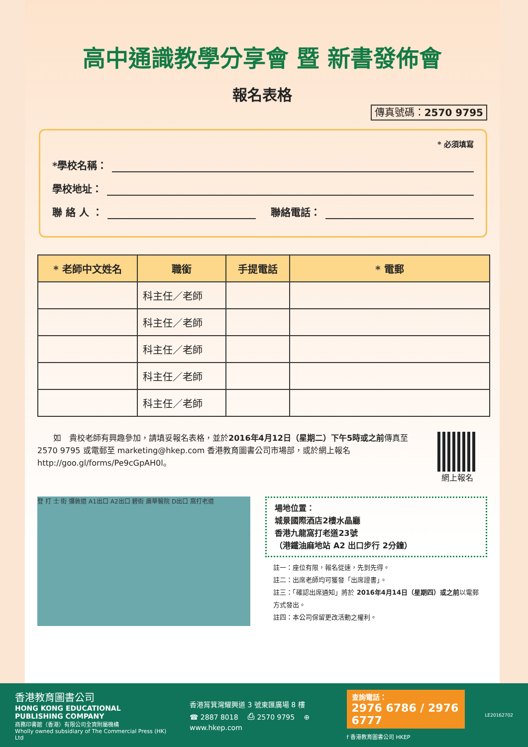高中通識教學分享會 暨 新書發佈會
報名表格
傳真號碼：2570 9795
* 必須填寫
*學校名稱：
學校地址：
聯 絡 人 ： 聯絡電話：
| * 老師中文姓名 | 職銜 | 手提電話 | * 電郵 |
| --- | --- | --- | --- |
| | 科主任／老師 | | |
| | 科主任／老師 | | |
| | 科主任／老師 | | |
| | 科主任／老師 | | |
| | 科主任／老師 | | |
　　如　貴校老師有興趣參加，請填妥報名表格，並於2016年4月12日（星期二）下午5時或之前傳真至 2570 9795 或電郵至 marketing@hkep.com 香港教育圖書公司市場部，或於網上報名 http://goo.gl/forms/Pe9cGpAH0l。
網上報名
登 打 士 街 彌敦道 A1出口 A2出口 碧街 廣華醫院 D出口 窩打老道
場地位置：
城景國際酒店2樓水晶廳
香港九龍窩打老道23號
（港鐵油麻地站 A2 出口步行 2分鐘）
註一：座位有限，報名從速，先到先得。
註二：出席老師均可獲發「出席證書」。
註三：「確認出席通知」將於 2016年4月14日（星期四）或之前以電郵方式發出。
註四：本公司保留更改活動之權利。
香港教育圖書公司
HONG KONG EDUCATIONAL PUBLISHING COMPANY
商務印書館（香港）有限公司全資附屬機構
Wholly owned subsidiary of The Commercial Press (HK) Ltd
香港筲箕灣耀興道 3 號東匯廣場 8 樓
☎ 2887 8018　 ⎙ 2570 9795　 ⊕ www.hkep.com
查詢電話：
2976 6786 / 2976 6777
f 香港教育圖書公司 HKEP
LE20162702